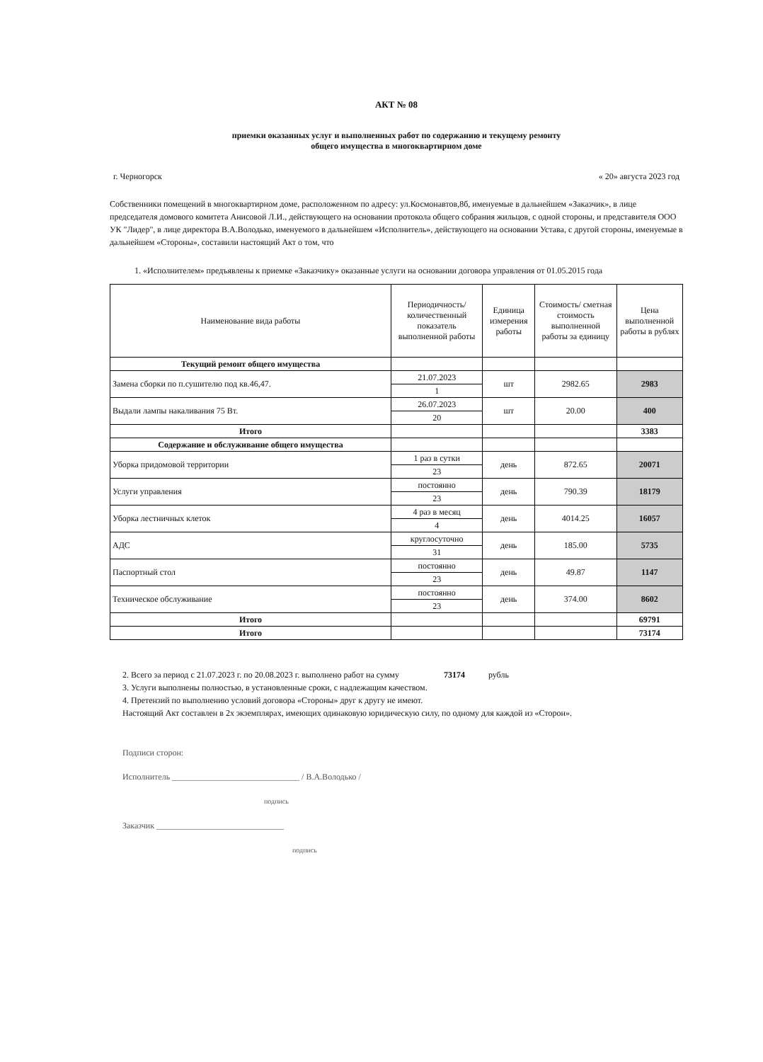АКТ № 08
приемки оказанных услуг и выполненных работ по содержанию и текущему ремонту
общего имущества в многоквартирном доме
г. Черногорск « 20» августа 2023 год
Собственники помещений в многоквартирном доме, расположенном по адресу: ул.Космонавтов,8б, именуемые в дальнейшем «Заказчик», в лице председателя домового комитета Анисовой Л.И., действующего на основании протокола общего собрания жильцов, с одной стороны, и представителя ООО УК "Лидер", в лице директора В.А.Володько, именуемого в дальнейшем «Исполнитель», действующего на основании Устава, с другой стороны, именуемые в дальнейшем «Стороны», составили настоящий Акт о том, что
1. «Исполнителем» предъявлены к приемке «Заказчику» оказанные услуги на основании договора управления от 01.05.2015 года
| Наименование вида работы | Периодичность/количественный показатель выполненной работы | Единица измерения работы | Стоимость/ сметная стоимость выполненной работы за единицу | Цена выполненной работы в рублях |
| --- | --- | --- | --- | --- |
| Текущий ремонт общего имущества | | | | |
| Замена сборки по п.сушителю под кв.46,47. | 21.07.2023 | шт | 2982.65 | 2983 |
| | 1 | | | |
| Выдали лампы накаливания 75 Вт. | 26.07.2023 | шт | 20.00 | 400 |
| | 20 | | | |
| Итого | | | | 3383 |
| Содержание и обслуживание общего имущества | | | | |
| Уборка придомовой территории | 1 раз в сутки | день | 872.65 | 20071 |
| | 23 | | | |
| Услуги управления | постоянно | день | 790.39 | 18179 |
| | 23 | | | |
| Уборка лестничных клеток | 4 раз в месяц | день | 4014.25 | 16057 |
| | 4 | | | |
| АДС | круглосуточно | день | 185.00 | 5735 |
| | 31 | | | |
| Паспортный стол | постоянно | день | 49.87 | 1147 |
| | 23 | | | |
| Техническое обслуживание | постоянно | день | 374.00 | 8602 |
| | 23 | | | |
| Итого | | | | 69791 |
| Итого | | | | 73174 |
2. Всего за период с 21.07.2023 г. по 20.08.2023 г. выполнено работ на сумму 73174 рубль
3. Услуги выполнены полностью, в установленные сроки, с надлежащим качеством.
4. Претензий по выполнению условий договора «Стороны» друг к другу не имеют.
Настоящий Акт составлен в 2х экземплярах, имеющих одинаковую юридическую силу, по одному для каждой из «Сторон».
Подписи сторон:
Исполнитель ______________________________ / В.А.Володько /
подпись
Заказчик ______________________________
подпись